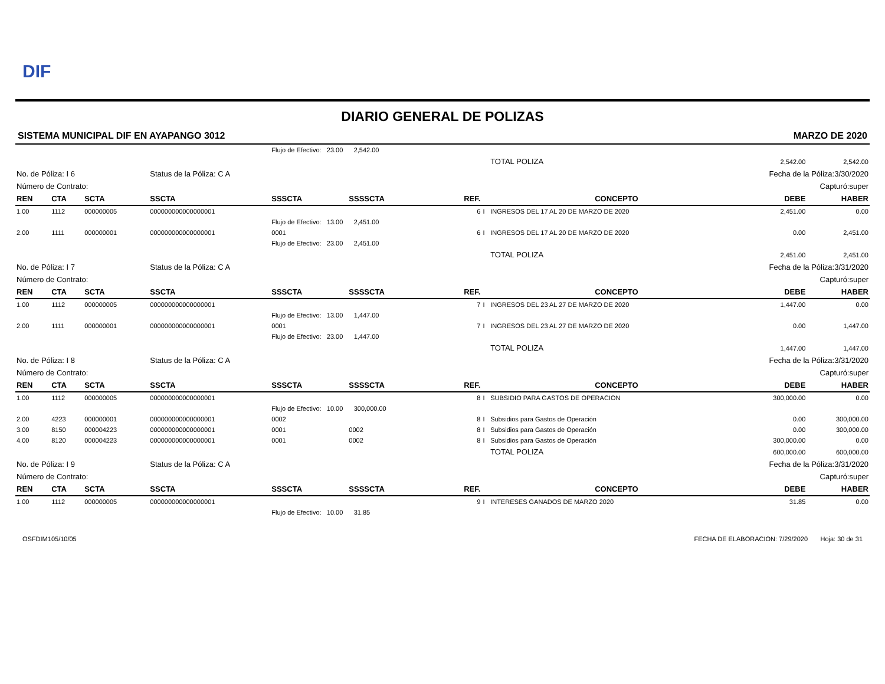DIF
DIARIO GENERAL DE POLIZAS
SISTEMA MUNICIPAL DIF EN AYAPANGO 3012 MARZO DE 2020
| | | | | Flujo de Efectivo: 23.00 2,542.00 | | | | | | |
| | | | | | | | | TOTAL POLIZA | 2,542.00 | 2,542.00 |
| No. de Póliza: I 6 | | | Status de la Póliza: C A | | | | Fecha de la Póliza:3/30/2020 | | | |
| Número de Contrato: | | | Capturó:super | | | | | | | |
| REN | CTA | SCTA | SSCTA | SSSCTA | SSSSCTA | REF. | | CONCEPTO | DEBE | HABER |
| 1.00 | 1112 | 000000005 | 000000000000000001 | | | 6 | I | INGRESOS DEL 17 AL 20 DE MARZO DE 2020 | 2,451.00 | 0.00 |
| | | | | Flujo de Efectivo: 13.00 2,451.00 | | | | | | |
| 2.00 | 1111 | 000000001 | 000000000000000001 | 0001 | | 6 | I | INGRESOS DEL 17 AL 20 DE MARZO DE 2020 | 0.00 | 2,451.00 |
| | | | | Flujo de Efectivo: 23.00 2,451.00 | | | | | | |
| | | | | | | | | TOTAL POLIZA | 2,451.00 | 2,451.00 |
| No. de Póliza: I 7 | | | Status de la Póliza: C A | | | | Fecha de la Póliza:3/31/2020 | | | |
| Número de Contrato: | | | Capturó:super | | | | | | | |
| REN | CTA | SCTA | SSCTA | SSSCTA | SSSSCTA | REF. | | CONCEPTO | DEBE | HABER |
| 1.00 | 1112 | 000000005 | 000000000000000001 | | | 7 | I | INGRESOS DEL 23 AL 27 DE MARZO DE 2020 | 1,447.00 | 0.00 |
| | | | | Flujo de Efectivo: 13.00 1,447.00 | | | | | | |
| 2.00 | 1111 | 000000001 | 000000000000000001 | 0001 | | 7 | I | INGRESOS DEL 23 AL 27 DE MARZO DE 2020 | 0.00 | 1,447.00 |
| | | | | Flujo de Efectivo: 23.00 1,447.00 | | | | | | |
| | | | | | | | | TOTAL POLIZA | 1,447.00 | 1,447.00 |
| No. de Póliza: I 8 | | | Status de la Póliza: C A | | | | Fecha de la Póliza:3/31/2020 | | | |
| Número de Contrato: | | | Capturó:super | | | | | | | |
| REN | CTA | SCTA | SSCTA | SSSCTA | SSSSCTA | REF. | | CONCEPTO | DEBE | HABER |
| 1.00 | 1112 | 000000005 | 000000000000000001 | | | 8 | I | SUBSIDIO PARA GASTOS DE OPERACION | 300,000.00 | 0.00 |
| | | | | Flujo de Efectivo: 10.00 300,000.00 | | | | | | |
| 2.00 | 4223 | 000000001 | 000000000000000001 | 0002 | | 8 | I | Subsidios para Gastos de Operación | 0.00 | 300,000.00 |
| 3.00 | 8150 | 000004223 | 000000000000000001 | 0001 | 0002 | 8 | I | Subsidios para Gastos de Operación | 0.00 | 300,000.00 |
| 4.00 | 8120 | 000004223 | 000000000000000001 | 0001 | 0002 | 8 | I | Subsidios para Gastos de Operación | 300,000.00 | 0.00 |
| | | | | | | | | TOTAL POLIZA | 600,000.00 | 600,000.00 |
| No. de Póliza: I 9 | | | Status de la Póliza: C A | | | | Fecha de la Póliza:3/31/2020 | | | |
| Número de Contrato: | | | Capturó:super | | | | | | | |
| REN | CTA | SCTA | SSCTA | SSSCTA | SSSSCTA | REF. | | CONCEPTO | DEBE | HABER |
| 1.00 | 1112 | 000000005 | 000000000000000001 | | | 9 | I | INTERESES GANADOS DE MARZO 2020 | 31.85 | 0.00 |
| | | | | Flujo de Efectivo: 10.00 31.85 | | | | | | |
OSFDIM105/10/05 FECHA DE ELABORACION: 7/29/2020 Hoja: 30 de 31